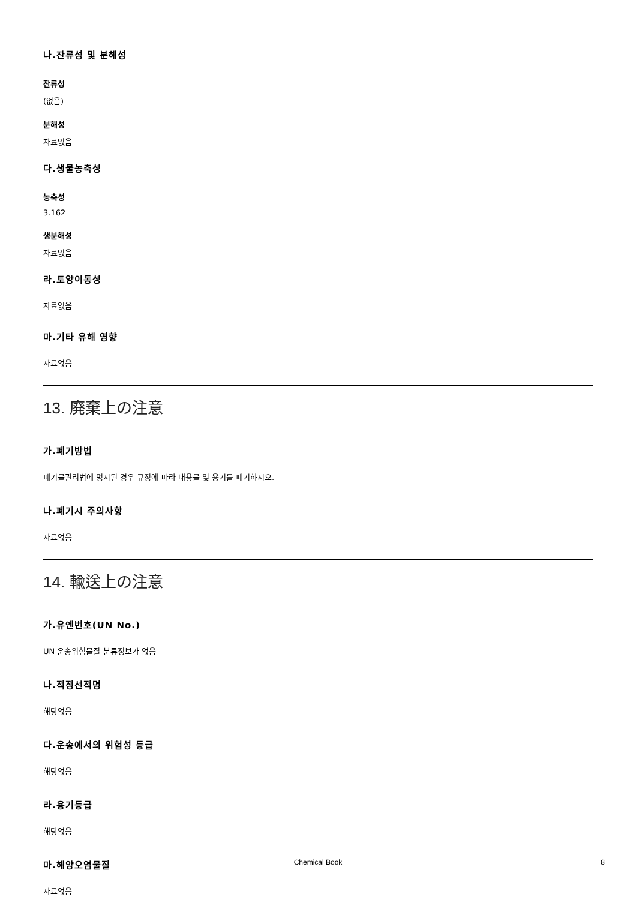나.잔류성 및 분해성
잔류성
(없음)
분해성
자료없음
다.생물농축성
농축성
3.162
생분해성
자료없음
라.토양이동성
자료없음
마.기타 유해 영향
자료없음
13. 廃棄上の注意
가.폐기방법
폐기물관리법에 명시된 경우 규정에 따라 내용물 및 용기를 폐기하시오.
나.폐기시 주의사항
자료없음
14. 輸送上の注意
가.유엔번호(UN No.)
UN 운송위험물질 분류정보가 없음
나.적정선적명
해당없음
다.운송에서의 위험성 등급
해당없음
라.용기등급
해당없음
마.해양오염물질
자료없음
Chemical Book
8